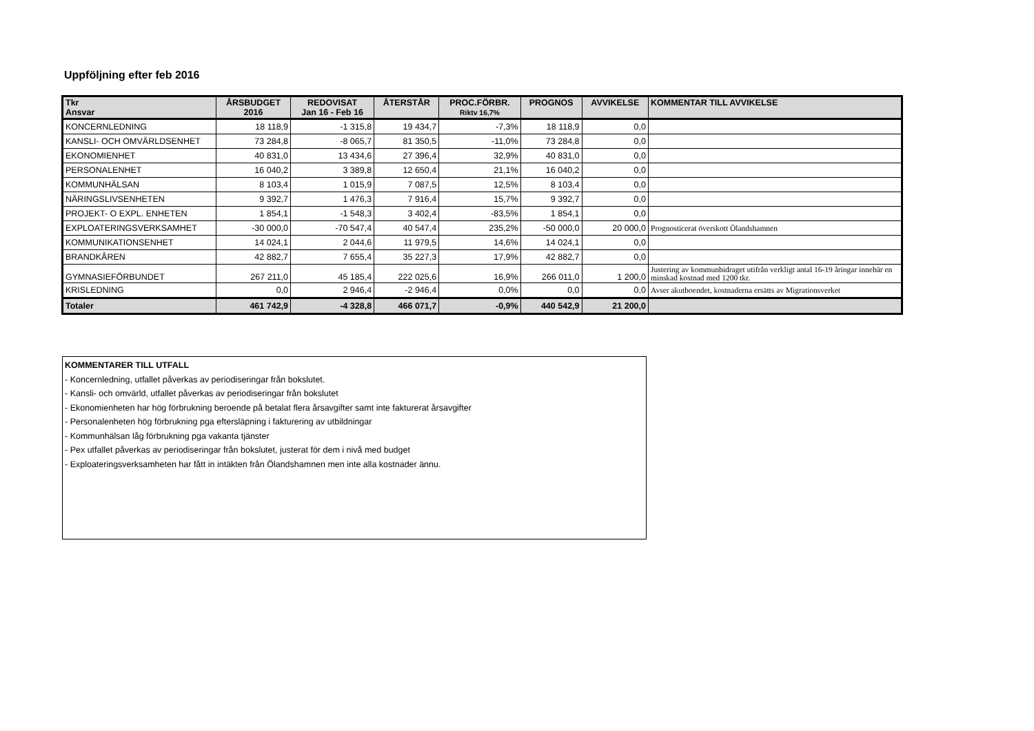Uppföljning efter feb 2016
| Tkr Ansvar | ÅRSBUDGET 2016 | REDOVISAT Jan 16 - Feb 16 | ÅTERSTÅR | PROC.FÖRBR. Riktv 16,7% | PROGNOS | AVVIKELSE | KOMMENTAR TILL AVVIKELSE |
| --- | --- | --- | --- | --- | --- | --- | --- |
| KONCERNLEDNING | 18 118,9 | -1 315,8 | 19 434,7 | -7,3% | 18 118,9 | 0,0 | |
| KANSLI - OCH OMVÄRLDSENHET | 73 284,8 | -8 065,7 | 81 350,5 | -11,0% | 73 284,8 | 0,0 | |
| EKONOMIENHET | 40 831,0 | 13 434,6 | 27 396,4 | 32,9% | 40 831,0 | 0,0 | |
| PERSONALENHET | 16 040,2 | 3 389,8 | 12 650,4 | 21,1% | 16 040,2 | 0,0 | |
| KOMMUNHÄLSAN | 8 103,4 | 1 015,9 | 7 087,5 | 12,5% | 8 103,4 | 0,0 | |
| NÄRINGSLIVSENHETEN | 9 392,7 | 1 476,3 | 7 916,4 | 15,7% | 9 392,7 | 0,0 | |
| PROJEKT- O EXPL. ENHETEN | 1 854,1 | -1 548,3 | 3 402,4 | -83,5% | 1 854,1 | 0,0 | |
| EXPLOATERINGSVERKSAMHET | -30 000,0 | -70 547,4 | 40 547,4 | 235,2% | -50 000,0 | 20 000,0 | Prognosticerat överskott Ölandshamnen |
| KOMMUNIKATIONSENHET | 14 024,1 | 2 044,6 | 11 979,5 | 14,6% | 14 024,1 | 0,0 | |
| BRANDKÅREN | 42 882,7 | 7 655,4 | 35 227,3 | 17,9% | 42 882,7 | 0,0 | |
| GYMNASIEFÖRBUNDET | 267 211,0 | 45 185,4 | 222 025,6 | 16,9% | 266 011,0 | 1 200,0 | Justering av kommunbidraget utifrån verkligt antal 16-19 åringar innebär en minskad kostnad med 1200 tkr. |
| KRISLEDNING | 0,0 | 2 946,4 | -2 946,4 | 0,0% | 0,0 | 0,0 | Avser akutboendet, kostnaderna ersätts av Migrationsverket |
| Totaler | 461 742,9 | -4 328,8 | 466 071,7 | -0,9% | 440 542,9 | 21 200,0 | |
KOMMENTARER TILL UTFALL
- Koncernledning, utfallet påverkas av periodiseringar från bokslutet.
- Kansli- och omvärld, utfallet påverkas av periodiseringar från bokslutet
- Ekonomienheten har hög förbrukning beroende på betalat flera årsavgifter samt inte fakturerat årsavgifter
- Personalenheten hög förbrukning pga eftersläpning i fakturering av utbildningar
- Kommunhälsan låg förbrukning pga vakanta tjänster
- Pex utfallet påverkas av periodiseringar från bokslutet, justerat för dem i nivå med budget
- Exploateringsverksamheten har fått in intäkten från Ölandshamnen men inte alla kostnader ännu.